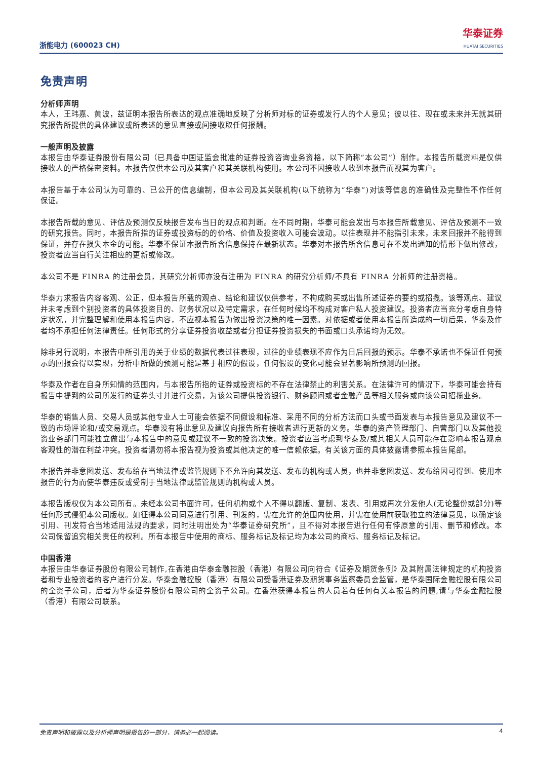浙能电力 (600023 CH)
华泰证券
HUATAI SECURITIES
免责声明
分析师声明
本人，王玮嘉、黄波，兹证明本报告所表达的观点准确地反映了分析师对标的证券或发行人的个人意见；彼以往、现在或未来并无就其研究报告所提供的具体建议或所表述的意见直接或间接收取任何报酬。
一般声明及披露
本报告由华泰证券股份有限公司（已具备中国证监会批准的证券投资咨询业务资格，以下简称“本公司”）制作。本报告所载资料是仅供接收人的严格保密资料。本报告仅供本公司及其客户和其关联机构使用。本公司不因接收人收到本报告而视其为客户。
本报告基于本公司认为可靠的、已公开的信息编制，但本公司及其关联机构(以下统称为“华泰”)对该等信息的准确性及完整性不作任何保证。
本报告所载的意见、评估及预测仅反映报告发布当日的观点和判断。在不同时期，华泰可能会发出与本报告所载意见、评估及预测不一致的研究报告。同时，本报告所指的证券或投资标的的价格、价值及投资收入可能会波动。以往表现并不能指引未来，未来回报并不能得到保证，并存在损失本金的可能。华泰不保证本报告所含信息保持在最新状态。华泰对本报告所含信息可在不发出通知的情形下做出修改，投资者应当自行关注相应的更新或修改。
本公司不是 FINRA 的注册会员，其研究分析师亦没有注册为 FINRA 的研究分析师/不具有 FINRA 分析师的注册资格。
华泰力求报告内容客观、公正，但本报告所载的观点、结论和建议仅供参考，不构成购买或出售所述证券的要约或招揽。该等观点、建议并未考虑到个别投资者的具体投资目的、财务状况以及特定需求，在任何时候均不构成对客户私人投资建议。投资者应当充分考虑自身特定状况，并完整理解和使用本报告内容，不应视本报告为做出投资决策的唯一因素。对依据或者使用本报告所造成的一切后果，华泰及作者均不承担任何法律责任。任何形式的分享证券投资收益或者分担证券投资损失的书面或口头承诺均为无效。
除非另行说明，本报告中所引用的关于业绩的数据代表过往表现，过往的业绩表现不应作为日后回报的预示。华泰不承诺也不保证任何预示的回报会得以实现，分析中所做的预测可能是基于相应的假设，任何假设的变化可能会显著影响所预测的回报。
华泰及作者在自身所知情的范围内，与本报告所指的证券或投资标的不存在法律禁止的利害关系。在法律许可的情况下，华泰可能会持有报告中提到的公司所发行的证券头寸并进行交易，为该公司提供投资银行、财务顾问或者金融产品等相关服务或向该公司招揽业务。
华泰的销售人员、交易人员或其他专业人士可能会依据不同假设和标准、采用不同的分析方法而口头或书面发表与本报告意见及建议不一致的市场评论和/或交易观点。华泰没有将此意见及建议向报告所有接收者进行更新的义务。华泰的资产管理部门、自营部门以及其他投资业务部门可能独立做出与本报告中的意见或建议不一致的投资决策。投资者应当考虑到华泰及/或其相关人员可能存在影响本报告观点客观性的潜在利益冲突。投资者请勿将本报告视为投资或其他决定的唯一信赖依据。有关该方面的具体披露请参照本报告尾部。
本报告并非意图发送、发布给在当地法律或监管规则下不允许向其发送、发布的机构或人员，也并非意图发送、发布给因可得到、使用本报告的行为而使华泰违反或受制于当地法律或监管规则的机构或人员。
本报告版权仅为本公司所有。未经本公司书面许可，任何机构或个人不得以翻版、复制、发表、引用或再次分发他人(无论整份或部分)等任何形式侵犯本公司版权。如征得本公司同意进行引用、刊发的，需在允许的范围内使用，并需在使用前获取独立的法律意见，以确定该引用、刊发符合当地适用法规的要求，同时注明出处为“华泰证券研究所”，且不得对本报告进行任何有悖原意的引用、删节和修改。本公司保留追究相关责任的权利。所有本报告中使用的商标、服务标记及标记均为本公司的商标、服务标记及标记。
中国香港
本报告由华泰证券股份有限公司制作,在香港由华泰金融控股（香港）有限公司向符合《证券及期货条例》及其附属法律规定的机构投资者和专业投资者的客户进行分发。华泰金融控股（香港）有限公司受香港证券及期货事务监察委员会监管，是华泰国际金融控股有限公司的全资子公司，后者为华泰证券股份有限公司的全资子公司。在香港获得本报告的人员若有任何有关本报告的问题,请与华泰金融控股（香港）有限公司联系。
免责声明和披露以及分析师声明是报告的一部分，请务必一起阅读。 4